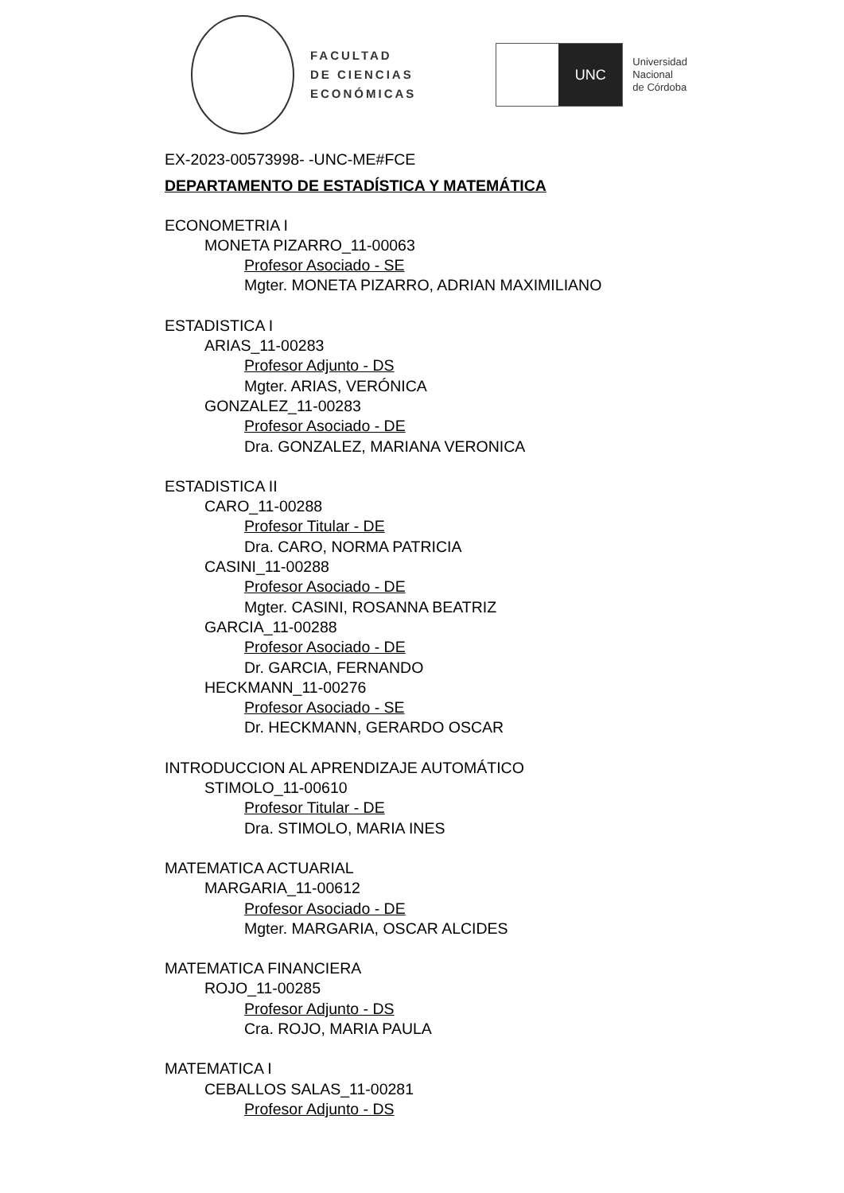FACULTAD
DE CIENCIAS
ECONÓMICAS
UNC
Universidad
Nacional
de Córdoba
EX-2023-00573998- -UNC-ME#FCE
DEPARTAMENTO DE ESTADÍSTICA Y MATEMÁTICA
ECONOMETRIA I
MONETA PIZARRO_11-00063
Profesor Asociado - SE
Mgter. MONETA PIZARRO, ADRIAN MAXIMILIANO
ESTADISTICA I
ARIAS_11-00283
Profesor Adjunto - DS
Mgter. ARIAS, VERÓNICA
GONZALEZ_11-00283
Profesor Asociado - DE
Dra. GONZALEZ, MARIANA VERONICA
ESTADISTICA II
CARO_11-00288
Profesor Titular - DE
Dra. CARO, NORMA PATRICIA
CASINI_11-00288
Profesor Asociado - DE
Mgter. CASINI, ROSANNA BEATRIZ
GARCIA_11-00288
Profesor Asociado - DE
Dr. GARCIA, FERNANDO
HECKMANN_11-00276
Profesor Asociado - SE
Dr. HECKMANN, GERARDO OSCAR
INTRODUCCION AL APRENDIZAJE AUTOMÁTICO
STIMOLO_11-00610
Profesor Titular - DE
Dra. STIMOLO, MARIA INES
MATEMATICA ACTUARIAL
MARGARIA_11-00612
Profesor Asociado - DE
Mgter. MARGARIA, OSCAR ALCIDES
MATEMATICA FINANCIERA
ROJO_11-00285
Profesor Adjunto - DS
Cra. ROJO, MARIA PAULA
MATEMATICA I
CEBALLOS SALAS_11-00281
Profesor Adjunto - DS